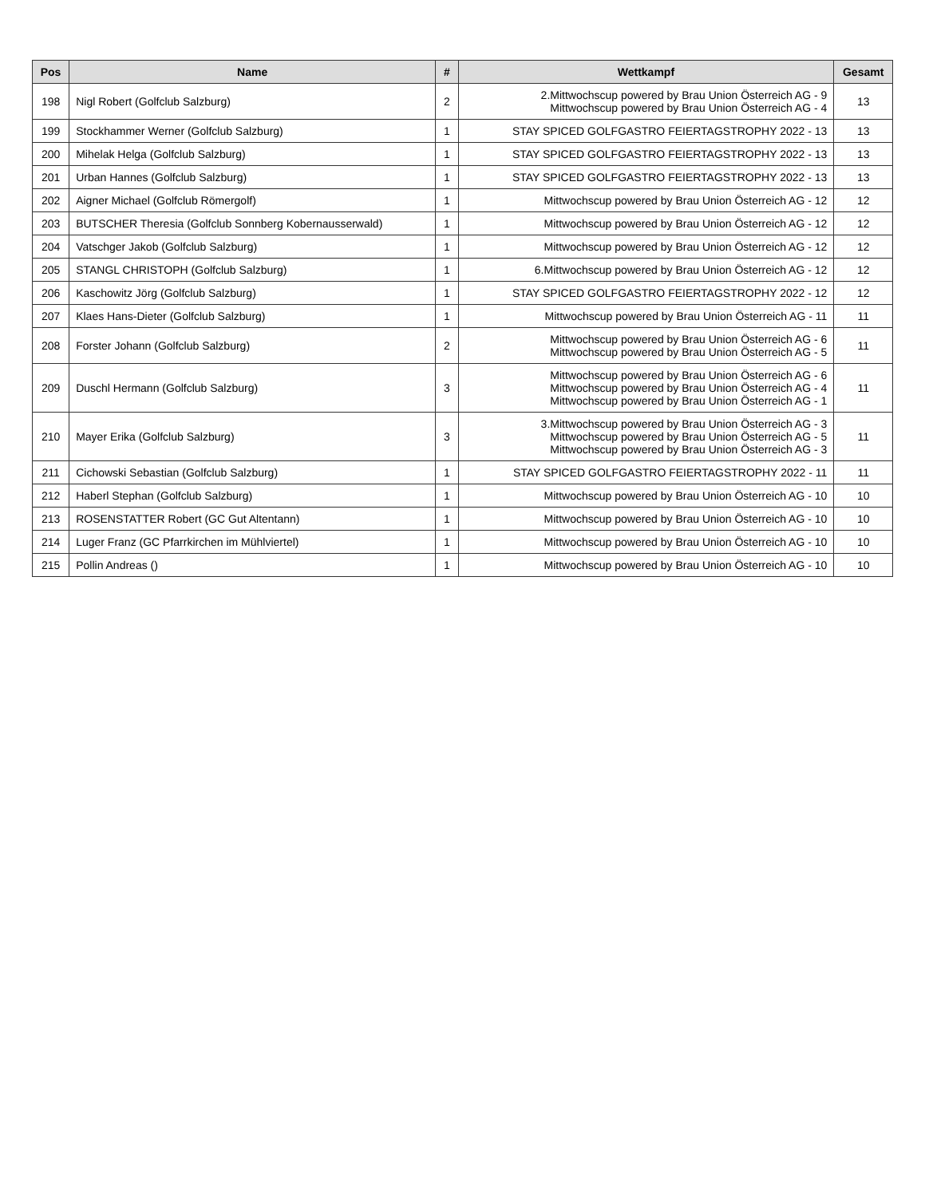| Pos | Name | # | Wettkampf | Gesamt |
| --- | --- | --- | --- | --- |
| 198 | Nigl Robert (Golfclub Salzburg) | 2 | 2.Mittwochscup powered by Brau Union Österreich AG - 9 Mittwochscup powered by Brau Union Österreich AG - 4 | 13 |
| 199 | Stockhammer Werner (Golfclub Salzburg) | 1 | STAY SPICED GOLFGASTRO FEIERTAGSTROPHY 2022 - 13 | 13 |
| 200 | Mihelak Helga (Golfclub Salzburg) | 1 | STAY SPICED GOLFGASTRO FEIERTAGSTROPHY 2022 - 13 | 13 |
| 201 | Urban Hannes (Golfclub Salzburg) | 1 | STAY SPICED GOLFGASTRO FEIERTAGSTROPHY 2022 - 13 | 13 |
| 202 | Aigner Michael (Golfclub Römergolf) | 1 | Mittwochscup powered by Brau Union Österreich AG - 12 | 12 |
| 203 | BUTSCHER Theresia (Golfclub Sonnberg Kobernausserwald) | 1 | Mittwochscup powered by Brau Union Österreich AG - 12 | 12 |
| 204 | Vatschger Jakob (Golfclub Salzburg) | 1 | Mittwochscup powered by Brau Union Österreich AG - 12 | 12 |
| 205 | STANGL CHRISTOPH (Golfclub Salzburg) | 1 | 6.Mittwochscup powered by Brau Union Österreich AG - 12 | 12 |
| 206 | Kaschowitz Jörg (Golfclub Salzburg) | 1 | STAY SPICED GOLFGASTRO FEIERTAGSTROPHY 2022 - 12 | 12 |
| 207 | Klaes Hans-Dieter (Golfclub Salzburg) | 1 | Mittwochscup powered by Brau Union Österreich AG - 11 | 11 |
| 208 | Forster Johann (Golfclub Salzburg) | 2 | Mittwochscup powered by Brau Union Österreich AG - 6 Mittwochscup powered by Brau Union Österreich AG - 5 | 11 |
| 209 | Duschl Hermann (Golfclub Salzburg) | 3 | Mittwochscup powered by Brau Union Österreich AG - 6 Mittwochscup powered by Brau Union Österreich AG - 4 Mittwochscup powered by Brau Union Österreich AG - 1 | 11 |
| 210 | Mayer Erika (Golfclub Salzburg) | 3 | 3.Mittwochscup powered by Brau Union Österreich AG - 3 Mittwochscup powered by Brau Union Österreich AG - 5 Mittwochscup powered by Brau Union Österreich AG - 3 | 11 |
| 211 | Cichowski Sebastian (Golfclub Salzburg) | 1 | STAY SPICED GOLFGASTRO FEIERTAGSTROPHY 2022 - 11 | 11 |
| 212 | Haberl Stephan (Golfclub Salzburg) | 1 | Mittwochscup powered by Brau Union Österreich AG - 10 | 10 |
| 213 | ROSENSTATTER Robert (GC Gut Altentann) | 1 | Mittwochscup powered by Brau Union Österreich AG - 10 | 10 |
| 214 | Luger Franz (GC Pfarrkirchen im Mühlviertel) | 1 | Mittwochscup powered by Brau Union Österreich AG - 10 | 10 |
| 215 | Pollin Andreas () | 1 | Mittwochscup powered by Brau Union Österreich AG - 10 | 10 |